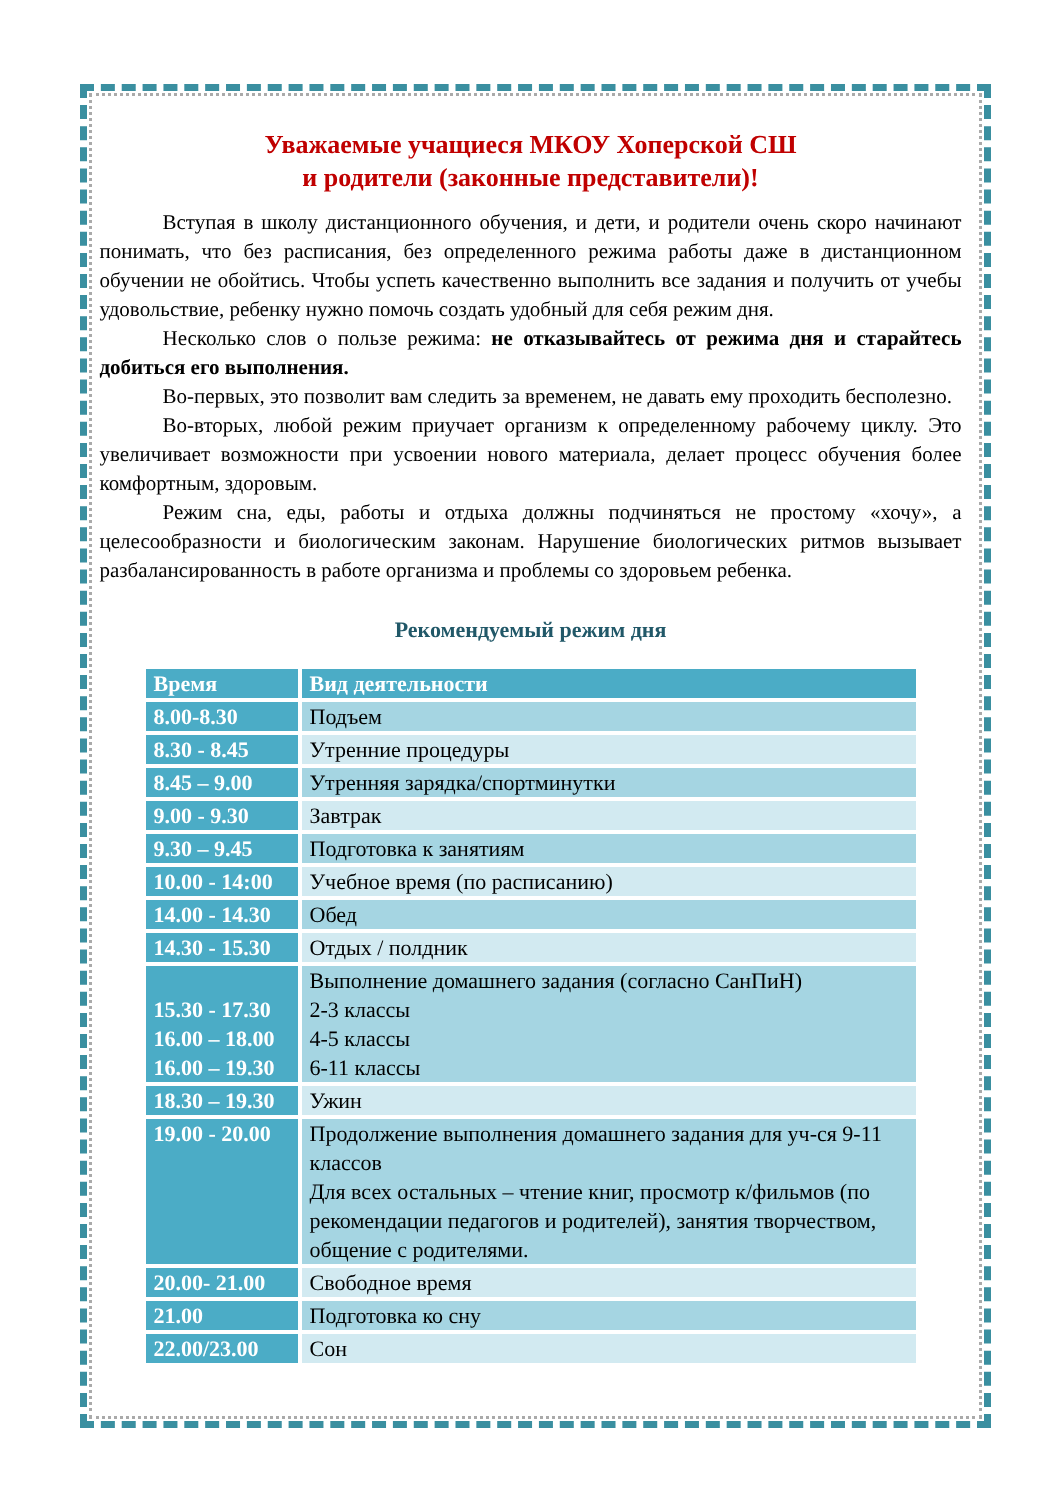Уважаемые учащиеся МКОУ Хоперской СШ
и родители (законные представители)!
Вступая в школу дистанционного обучения, и дети, и родители очень скоро начинают понимать, что без расписания, без определенного режима работы даже в дистанционном обучении не обойтись. Чтобы успеть качественно выполнить все задания и получить от учебы удовольствие, ребенку нужно помочь создать удобный для себя режим дня.
Несколько слов о пользе режима: не отказывайтесь от режима дня и старайтесь добиться его выполнения.
Во-первых, это позволит вам следить за временем, не давать ему проходить бесполезно.
Во-вторых, любой режим приучает организм к определенному рабочему циклу. Это увеличивает возможности при усвоении нового материала, делает процесс обучения более комфортным, здоровым.
Режим сна, еды, работы и отдыха должны подчиняться не простому «хочу», а целесообразности и биологическим законам. Нарушение биологических ритмов вызывает разбалансированность в работе организма и проблемы со здоровьем ребенка.
Рекомендуемый режим дня
| Время | Вид деятельности |
| --- | --- |
| 8.00-8.30 | Подъем |
| 8.30 - 8.45 | Утренние процедуры |
| 8.45 – 9.00 | Утренняя зарядка/спортминутки |
| 9.00 - 9.30 | Завтрак |
| 9.30 – 9.45 | Подготовка к занятиям |
| 10.00 - 14:00 | Учебное время (по расписанию) |
| 14.00 - 14.30 | Обед |
| 14.30 - 15.30 | Отдых / полдник |
| 15.30 - 17.30 16.00 – 18.00 16.00 – 19.30 | Выполнение домашнего задания (согласно СанПиН) 2-3 классы 4-5 классы 6-11 классы |
| 18.30 – 19.30 | Ужин |
| 19.00 - 20.00 | Продолжение выполнения домашнего задания для уч-ся 9-11 классов Для всех остальных – чтение книг, просмотр к/фильмов (по рекомендации педагогов и родителей), занятия творчеством, общение с родителями. |
| 20.00- 21.00 | Свободное время |
| 21.00 | Подготовка ко сну |
| 22.00/23.00 | Сон |